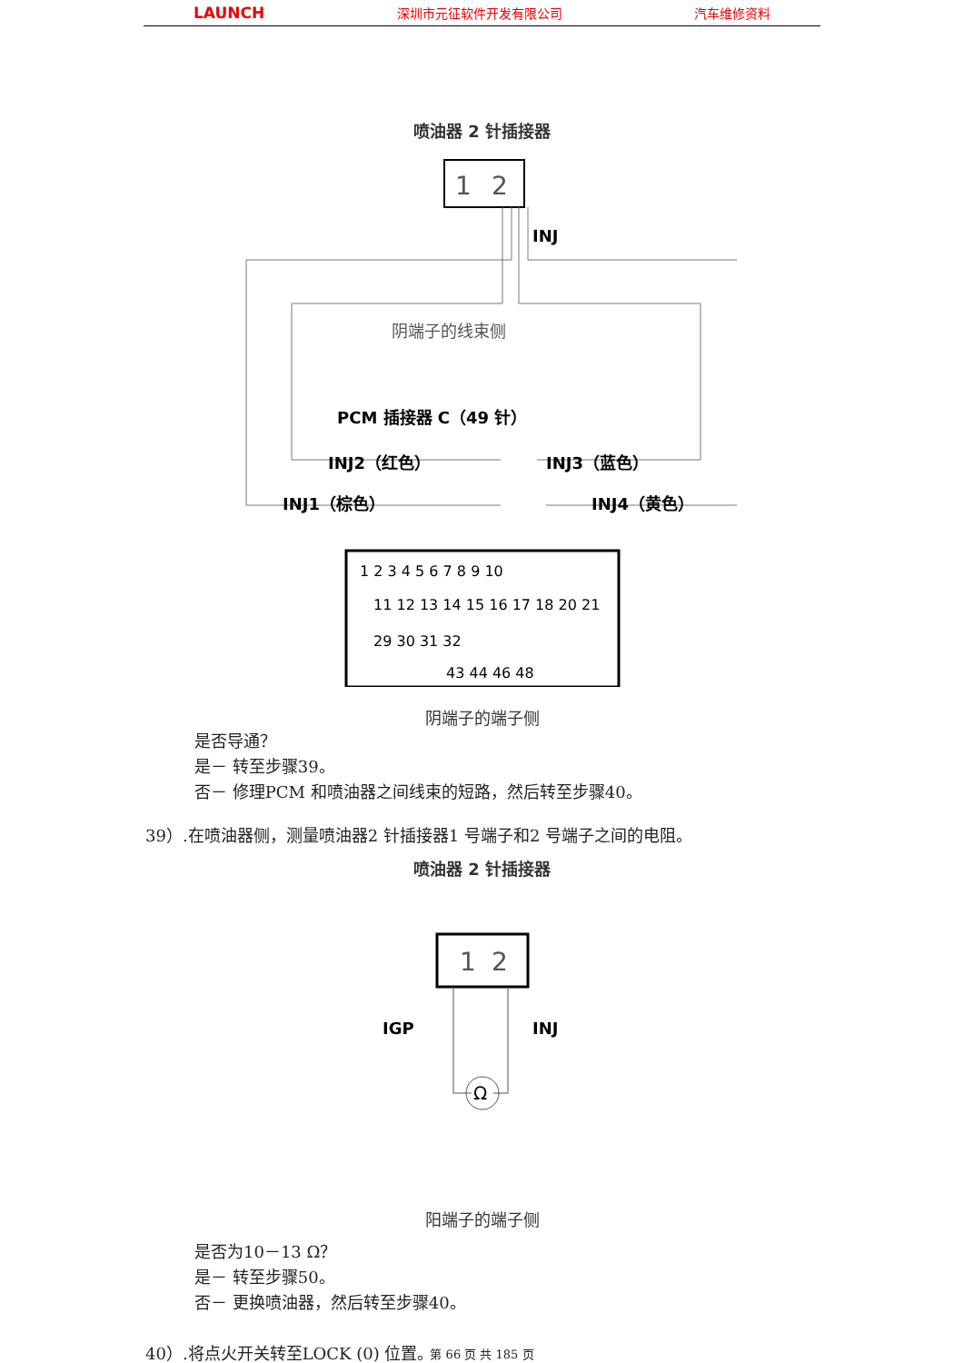LAUNCH 深圳市元征软件开发有限公司 汽车维修资料
喷油器 2 针插接器
1
2
INJ
阴端子的线束侧
PCM 插接器 C（49 针）
INJ2（红色）
INJ3（蓝色）
INJ1（棕色）
INJ4（黄色）
1 2 3 4 5 6 7 8 9 10
11 12 13 14 15 16 17 18 20 21
29 30 31 32
43 44 46 48
阴端子的端子侧
是否导通？
是－ 转至步骤39。
否－ 修理PCM 和喷油器之间线束的短路，然后转至步骤40。
39）.在喷油器侧，测量喷油器2 针插接器1 号端子和2 号端子之间的电阻。
喷油器 2 针插接器
1
2
IGP
INJ
Ω
阳端子的端子侧
是否为10－13 Ω？
是－ 转至步骤50。
否－ 更换喷油器，然后转至步骤40。
40）.将点火开关转至LOCK (0) 位置。
第 66 页 共 185 页